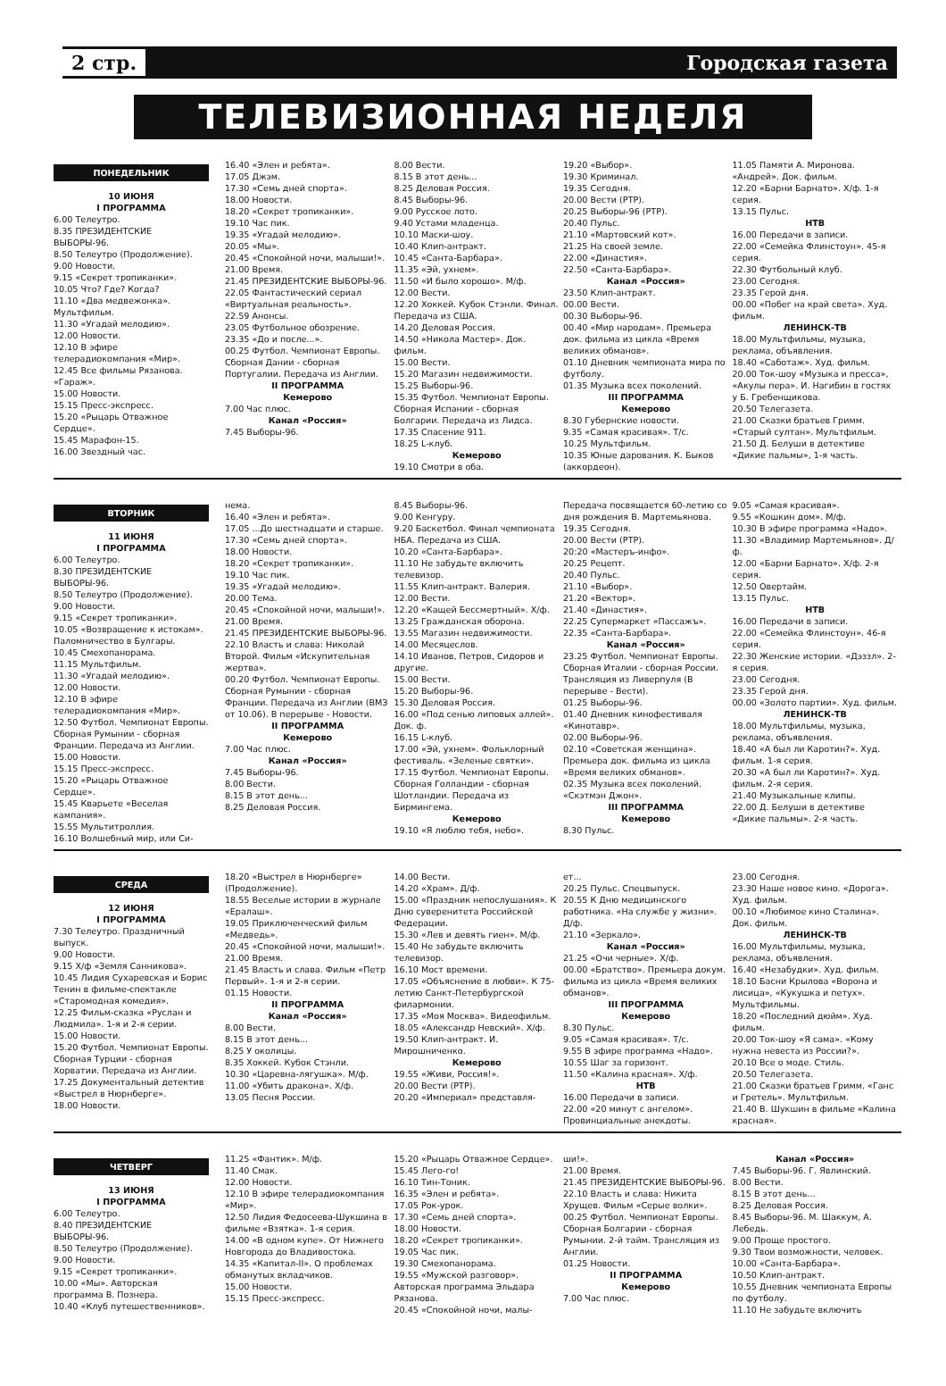2 стр. Городская газета
ТЕЛЕВИЗИОННАЯ НЕДЕЛЯ
ПОНЕДЕЛЬНИК
10 ИЮНЯ
I ПРОГРАММА
6.00 Телеутро.
8.35 ПРЕЗИДЕНТСКИЕ ВЫБОРЫ-96.
8.50 Телеутро (Продолжение).
9.00 Новости.
9.15 «Секрет тропиканки».
10.05 Что? Где? Когда?
11.10 «Два медвежонка». Мультфильм.
11.30 «Угадай мелодию».
12.00 Новости.
12.10 В эфире телерадиокомпания «Мир».
12.45 Все фильмы Рязанова. «Гараж».
15.00 Новости.
15.15 Пресс-экспресс.
15.20 «Рыцарь Отважное Сердце».
15.45 Марафон-15.
16.00 Звездный час.
16.40 «Элен и ребята».
17.05 Джэм.
17.30 «Семь дней спорта».
18.00 Новости.
18.20 «Секрет тропиканки».
19.10 Час пик.
19.35 «Угадай мелодию».
20.05 «Мы».
20.45 «Спокойной ночи, малыши!».
21.00 Время.
21.45 ПРЕЗИДЕНТСКИЕ ВЫБОРЫ-96.
22.05 Фантастический сериал «Виртуальная реальность».
22.59 Анонсы.
23.05 Футбольное обозрение.
23.35 «До и после...».
00.25 Футбол. Чемпионат Европы. Сборная Дании - сборная Португалии. Передача из Англии.
II ПРОГРАММА
Кемерово
7.00 Час плюс.
Канал «Россия»
7.45 Выборы-96.
8.00 Вести.
8.15 В этот день...
8.25 Деловая Россия.
8.45 Выборы-96.
9.00 Русское лото.
9.40 Устами младенца.
10.10 Маски-шоу.
10.40 Клип-антракт.
10.45 «Санта-Барбара».
11.35 «Эй, ухнем».
11.50 «И было хорошо». М/ф.
12.00 Вести.
12.20 Хоккей. Кубок Стэнли. Финал. Передача из США.
14.20 Деловая Россия.
14.50 «Никола Мастер». Док. фильм.
15.00 Вести.
15.20 Магазин недвижимости.
15.25 Выборы-96.
15.35 Футбол. Чемпионат Европы. Сборная Испании - сборная Болгарии. Передача из Лидса.
17.35 Спасение 911.
18.25 L-клуб.
Кемерово
19.10 Смотри в оба.
19.20 «Выбор».
19.30 Криминал.
19.35 Сегодня.
20.00 Вести (РТР).
20.25 Выборы-96 (РТР).
20.40 Пульс.
21.10 «Мартовский кот».
21.25 На своей земле.
22.00 «Династия».
22.50 «Санта-Барбара».
Канал «Россия»
23.50 Клип-антракт.
00.00 Вести.
00.30 Выборы-96.
00.40 «Мир народам». Премьера док. фильма из цикла «Время великих обманов».
01.10 Дневник чемпионата мира по футболу.
01.35 Музыка всех поколений.
III ПРОГРАММА
Кемерово
8.30 Губернские новости.
9.35 «Самая красивая». Т/с.
10.25 Мультфильм.
10.35 Юные дарования. К. Быков (аккордеон).
11.05 Памяти А. Миронова. «Андрей». Док. фильм.
12.20 «Барни Барнато». Х/ф. 1-я серия.
13.15 Пульс.
НТВ
16.00 Передачи в записи.
22.00 «Семейка Флинстоун». 45-я серия.
22.30 Футбольный клуб.
23.00 Сегодня.
23.35 Герой дня.
00.00 «Побег на край света». Худ. фильм.
ЛЕНИНСК-ТВ
18.00 Мультфильмы, музыка, реклама, объявления.
18.40 «Саботаж». Худ. фильм.
20.00 Ток-шоу «Музыка и пресса», «Акулы пера». И. Нагибин в гостях у Б. Гребенщикова.
20.50 Телегазета.
21.00 Сказки братьев Гримм. «Старый султан». Мультфильм.
21.50 Д. Белуши в детективе «Дикие пальмы», 1-я часть.
ВТОРНИК
11 ИЮНЯ
I ПРОГРАММА
6.00 Телеутро.
8.30 ПРЕЗИДЕНТСКИЕ ВЫБОРЫ-96.
8.50 Телеутро (Продолжение).
9.00 Новости.
9.15 «Секрет тропиканки».
10.05 «Возвращение к истокам». Паломничество в Булгары.
10.45 Смехопанорама.
11.15 Мультфильм.
11.30 «Угадай мелодию».
12.00 Новости.
12.10 В эфире телерадиокомпания «Мир».
12.50 Футбол. Чемпионат Европы. Сборная Румынии - сборная Франции. Передача из Англии.
15.00 Новости.
15.15 Пресс-экспресс.
15.20 «Рыцарь Отважное Сердце».
15.45 Кварьете «Веселая кампания».
15.55 Мультитроллия.
16.10 Волшебный мир, или Си-
нема.
16.40 «Элен и ребята».
17.05 ...До шестнадцати и старше.
17.30 «Семь дней спорта».
18.00 Новости.
18.20 «Секрет тропиканки».
19.10 Час пик.
19.35 «Угадай мелодию».
20.00 Тема.
20.45 «Спокойной ночи, малыши!».
21.00 Время.
21.45 ПРЕЗИДЕНТСКИЕ ВЫБОРЫ-96.
22.10 Власть и слава: Николай Второй. Фильм «Искупительная жертва».
00.20 Футбол. Чемпионат Европы. Сборная Румынии - сборная Франции. Передача из Англии (ВМЗ от 10.06). В перерыве - Новости.
II ПРОГРАММА
Кемерово
7.00 Час плюс.
Канал «Россия»
7.45 Выборы-96.
8.00 Вести.
8.15 В этот день...
8.25 Деловая Россия.
8.45 Выборы-96.
9.00 Кенгуру.
9.20 Баскетбол. Финал чемпионата НБА. Передача из США.
10.20 «Санта-Барбара».
11.10 Не забудьте включить телевизор.
11.55 Клип-антракт. Валерия.
12.00 Вести.
12.20 «Кащей Бессмертный». Х/ф.
13.25 Гражданская оборона.
13.55 Магазин недвижимости.
14.00 Месяцеслов.
14.10 Иванов, Петров, Сидоров и другие.
15.00 Вести.
15.20 Выборы-96.
15.30 Деловая Россия.
16.00 «Под сенью липовых аллей». Док. ф.
16.15 L-клуб.
17.00 «Эй, ухнем». Фольклорный фестиваль. «Зеленые святки».
17.15 Футбол. Чемпионат Европы. Сборная Голландии - сборная Шотландии. Передача из Бирмингема.
Кемерово
19.10 «Я люблю тебя, небо».
Передача посвящается 60-летию со дня рождения В. Мартемьянова.
19.35 Сегодня.
20.00 Вести (РТР).
20:20 «Мастеръ-инфо».
20.25 Рецепт.
20.40 Пульс.
21.10 «Выбор».
21.20 «Вектор».
21.40 «Династия».
22.25 Супермаркет «Пассажъ».
22.35 «Санта-Барбара».
Канал «Россия»
23.25 Футбол. Чемпионат Европы. Сборная Италии - сборная России. Трансляция из Ливерпуля (В перерыве - Вести).
01.25 Выборы-96.
01.40 Дневник кинофестиваля «Кинотавр».
02.00 Выборы-96.
02.10 «Советская женщина». Премьера док. фильма из цикла «Время великих обманов».
02.35 Музыка всех поколений. «Скэтмэн Джон».
III ПРОГРАММА
Кемерово
8.30 Пульс.
9.05 «Самая красивая».
9.55 «Кошкин дом». М/ф.
10.30 В эфире программа «Надо».
11.30 «Владимир Мартемьянов». Д/ф.
12.00 «Барни Барнато». Х/ф. 2-я серия.
12.50 Овертайм.
13.15 Пульс.
НТВ
16.00 Передачи в записи.
22.00 «Семейка Флинстоун». 46-я серия.
22.30 Женские истории. «Дэззл». 2-я серия.
23.00 Сегодня.
23.35 Герой дня.
00.00 «Золото партии». Худ. фильм.
ЛЕНИНСК-ТВ
18.00 Мультфильмы, музыка, реклама, объявления.
18.40 «А был ли Каротин?». Худ. фильм. 1-я серия.
20.30 «А был ли Каротин?». Худ. фильм. 2-я серия.
21.40 Музыкальные клипы.
22.00 Д. Белуши в детективе «Дикие пальмы». 2-я часть.
СРЕДА
12 ИЮНЯ
I ПРОГРАММА
7.30 Телеутро. Праздничный выпуск.
9.00 Новости.
9.15 Х/ф «Земля Санникова».
10.45 Лидия Сухаревская и Борис Тенин в фильме-спектакле «Старомодная комедия».
12.25 Фильм-сказка «Руслан и Людмила». 1-я и 2-я серии.
15.00 Новости.
15.20 Футбол. Чемпионат Европы. Сборная Турции - сборная Хорватии. Передача из Англии.
17.25 Документальный детектив «Выстрел в Нюрнберге».
18.00 Новости.
18.20 «Выстрел в Нюрнберге» (Продолжение).
18.55 Веселые истории в журнале «Ералаш».
19.05 Приключенческий фильм «Медведь».
20.45 «Спокойной ночи, малыши!».
21.00 Время.
21.45 Власть и слава. Фильм «Петр Первый». 1-я и 2-я серии.
01.15 Новости.
II ПРОГРАММА
Канал «Россия»
8.00 Вести.
8.15 В этот день...
8.25 У околицы.
8.35 Хоккей. Кубок Стэнли.
10.30 «Царевна-лягушка». М/ф.
11.00 «Убить дракона». Х/ф.
13.05 Песня России.
14.00 Вести.
14.20 «Храм». Д/ф.
15.00 «Праздник непослушания». К Дню суверенитета Российской Федерации.
15.30 «Лев и девять гиен». М/ф.
15.40 Не забудьте включить телевизор.
16.10 Мост времени.
17.05 «Объяснение в любви». К 75-летию Санкт-Петербургской филармонии.
17.35 «Моя Москва». Видеофильм.
18.05 «Александр Невский». Х/ф.
19.50 Клип-антракт. И. Мирошниченко.
Кемерово
19.55 «Живи, Россия!».
20.00 Вести (РТР).
20.20 «Империал» представля-
ет...
20.25 Пульс. Спецвыпуск.
20.55 К Дню медицинского работника. «На службе у жизни». Д/ф.
21.10 «Зеркало».
Канал «Россия»
21.25 «Очи черные». Х/ф.
00.00 «Братство». Премьера докум. фильма из цикла «Время великих обманов».
III ПРОГРАММА
Кемерово
8.30 Пульс.
9.05 «Самая красивая». Т/с.
9.55 В эфире программа «Надо».
10.55 Шаг за горизонт.
11.50 «Калина красная». Х/ф.
НТВ
16.00 Передачи в записи.
22.00 «20 минут с ангелом». Провинциальные анекдоты.
23.00 Сегодня.
23.30 Наше новое кино. «Дорога». Худ. фильм.
00.10 «Любимое кино Сталина». Док. фильм.
ЛЕНИНСК-ТВ
16.00 Мультфильмы, музыка, реклама, объявления.
16.40 «Незабудки». Худ. фильм.
18.10 Басни Крылова «Ворона и лисица», «Кукушка и петух». Мультфильмы.
18.20 «Последний дюйм». Худ. фильм.
20.00 Ток-шоу «Я сама». «Кому нужна невеста из России?».
20.10 Все о моде. Стиль.
20.50 Телегазета.
21.00 Сказки братьев Гримм. «Ганс и Гретель». Мультфильм.
21.40 В. Шукшин в фильме «Калина красная».
ЧЕТВЕРГ
13 ИЮНЯ
I ПРОГРАММА
6.00 Телеутро.
8.40 ПРЕЗИДЕНТСКИЕ ВЫБОРЫ-96.
8.50 Телеутро (Продолжение).
9.00 Новости.
9.15 «Секрет тропиканки».
10.00 «Мы». Авторская программа В. Познера.
10.40 «Клуб путешественников».
11.25 «Фантик». М/ф.
11.40 Смак.
12.00 Новости.
12.10 В эфире телерадиокомпания «Мир».
12.50 Лидия Федосеева-Шукшина в фильме «Взятка». 1-я серия.
14.00 «В одном купе». От Нижнего Новгорода до Владивостока.
14.35 «Капитал-II». О проблемах обманутых вкладчиков.
15.00 Новости.
15.15 Пресс-экспресс.
15.20 «Рыцарь Отважное Сердце».
15.45 Лего-го!
16.10 Тин-Тоник.
16.35 «Элен и ребята».
17.05 Рок-урок.
17.30 «Семь дней спорта».
18.00 Новости.
18.20 «Секрет тропиканки».
19.05 Час пик.
19.30 Смехопанорама.
19.55 «Мужской разговор». Авторская программа Эльдара Рязанова.
20.45 «Спокойной ночи, малы-
ши!».
21.00 Время.
21.45 ПРЕЗИДЕНТСКИЕ ВЫБОРЫ-96.
22.10 Власть и слава: Никита Хрущев. Фильм «Серые волки».
00.25 Футбол. Чемпионат Европы. Сборная Болгарии - сборная Румынии. 2-й тайм. Трансляция из Англии.
01.25 Новости.
II ПРОГРАММА
Кемерово
7.00 Час плюс.
Канал «Россия»
7.45 Выборы-96. Г. Явлинский.
8.00 Вести.
8.15 В этот день...
8.25 Деловая Россия.
8.45 Выборы-96. М. Шаккум, А. Лебедь.
9.00 Проще простого.
9.30 Твои возможности, человек.
10.00 «Санта-Барбара».
10.50 Клип-антракт.
10.55 Дневник чемпионата Европы по футболу.
11.10 Не забудьте включить